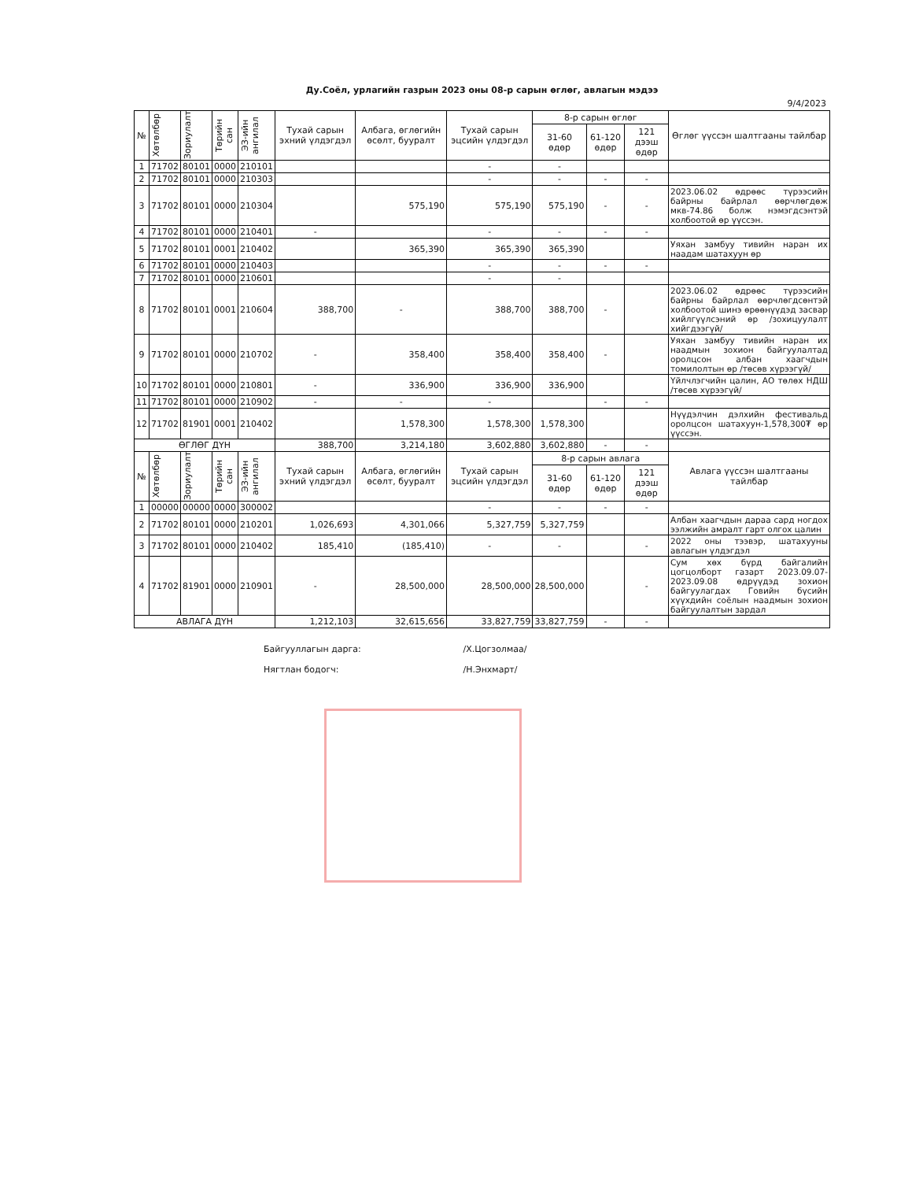Ду.Соёл, урлагийн газрын 2023 оны 08-р сарын өглөг, авлагын мэдээ
9/4/2023
| № | Хөтөлбөр | Зориулалт | Төрийн сан | ЭЗ-ийн ангилал | Тухай сарын эхний үлдэгдэл | Албага, өглөгийн өсөлт, бууралт | Тухай сарын эцсийн үлдэгдэл | 8-р сарын өглөг | | | Өглөг үүссэн шалтгааны тайлбар |
| --- | --- | --- | --- | --- | --- | --- | --- | --- | --- | --- | --- |
| | | | | | | | | 31-60 өдөр | 61-120 өдөр | 121 дээш өдөр | |
| 1 | 71702 | 80101 | 0000 | 210101 | | | - | - | | | |
| 2 | 71702 | 80101 | 0000 | 210303 | | | - | - | - | - | |
| 3 | 71702 | 80101 | 0000 | 210304 | | 575,190 | 575,190 | 575,190 | - | - | 2023.06.02 өдрөөс түрээсийн байрны байрлал өөрчлөгдөж мкв-74.86 болж нэмэгдсэнтэй холбоотой өр үүссэн. |
| 4 | 71702 | 80101 | 0000 | 210401 | - | | - | - | - | - | |
| 5 | 71702 | 80101 | 0001 | 210402 | | 365,390 | 365,390 | 365,390 | | | Уяхан замбуу тивийн наран их наадам шатахуун өр |
| 6 | 71702 | 80101 | 0000 | 210403 | | | - | - | - | - | |
| 7 | 71702 | 80101 | 0000 | 210601 | | | - | - | | | |
| 8 | 71702 | 80101 | 0001 | 210604 | 388,700 | - | 388,700 | 388,700 | - | | 2023.06.02 өдрөөс түрээсийн байрны байрлал өөрчлөгдсөнтэй холбоотой шинэ өрөөнүүдэд засвар хийлгүүлсэний өр /зохицуулалт хийгдээгүй/ |
| 9 | 71702 | 80101 | 0000 | 210702 | - | 358,400 | 358,400 | 358,400 | - | | Уяхан замбуу тивийн наран их наадмын зохион байгуулалтад оролцсон албан хаагчдын томилолтын өр /төсөв хүрээгүй/ |
| 10 | 71702 | 80101 | 0000 | 210801 | - | 336,900 | 336,900 | 336,900 | | | Үйлчлэгчийн цалин, АО төлөх НДШ /төсөв хүрээгүй/ |
| 11 | 71702 | 80101 | 0000 | 210902 | - | - | - | | - | - | |
| 12 | 71702 | 81901 | 0001 | 210402 | | 1,578,300 | 1,578,300 | 1,578,300 | | | Нүүдэлчин дэлхийн фестивальд оролцсон шатахуун-1,578,300₮ өр үүссэн. |
| ӨГЛӨГ ДҮН | | | | | 388,700 | 3,214,180 | 3,602,880 | 3,602,880 | - | - | |
| № | Хөтөлбөр | Зориулалт | Төрийн сан | ЭЗ-ийн ангилал | Тухай сарын эхний үлдэгдэл | Албага, өглөгийн өсөлт, бууралт | Тухай сарын эцсийн үлдэгдэл | 8-р сарын авлага | | | Авлага үүссэн шалтгааны тайлбар |
| | | | | | | | | 31-60 өдөр | 61-120 өдөр | 121 дээш өдөр | |
| 1 | 00000 | 00000 | 0000 | 300002 | | | - | - | - | - | |
| 2 | 71702 | 80101 | 0000 | 210201 | 1,026,693 | 4,301,066 | 5,327,759 | 5,327,759 | | | Албан хаагчдын дараа сард ногдох ээлжийн амралт гарт олгох цалин |
| 3 | 71702 | 80101 | 0000 | 210402 | 185,410 | (185,410) | - | - | | - | 2022 оны тээвэр, шатахууны авлагын үлдэгдэл |
| 4 | 71702 | 81901 | 0000 | 210901 | - | 28,500,000 | 28,500,000 | 28,500,000 | | - | Сум хөх бүрд байгалийн цогцолборт газарт 2023.09.07-2023.09.08 өдрүүдэд зохион байгуулагдах Говийн бүсийн хүүхдийн соёлын наадмын зохион байгуулалтын зардал |
| АВЛАГА ДҮН | | | | | 1,212,103 | 32,615,656 | 33,827,759 | 33,827,759 | - | - | |
Байгууллагын дарга: /Х.Цогзолмаа/
Нягтлан бодогч: /Н.Энхмарт/